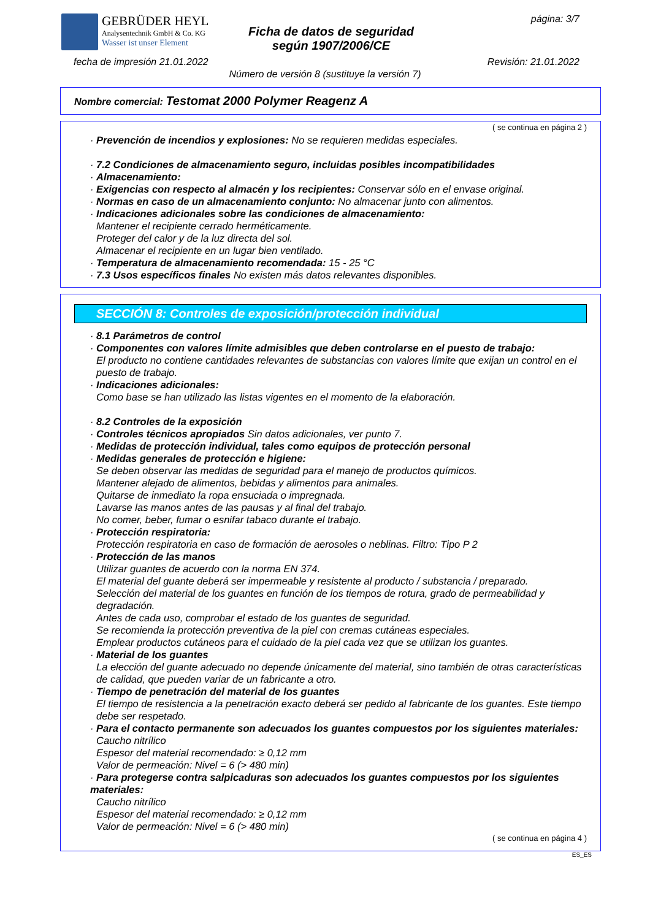GEBRÜDER HEYL
Analysentechnik GmbH & Co. KG
Wasser ist unser Element
Ficha de datos de seguridad
según 1907/2006/CE
página: 3/7
fecha de impresión 21.01.2022 Revisión: 21.01.2022
Número de versión 8 (sustituye la versión 7)
Nombre comercial: Testomat 2000 Polymer Reagenz A
( se continua en página 2 )
· Prevención de incendios y explosiones: No se requieren medidas especiales.
· 7.2 Condiciones de almacenamiento seguro, incluidas posibles incompatibilidades
· Almacenamiento:
· Exigencias con respecto al almacén y los recipientes: Conservar sólo en el envase original.
· Normas en caso de un almacenamiento conjunto: No almacenar junto con alimentos.
· Indicaciones adicionales sobre las condiciones de almacenamiento:
Mantener el recipiente cerrado herméticamente.
Proteger del calor y de la luz directa del sol.
Almacenar el recipiente en un lugar bien ventilado.
· Temperatura de almacenamiento recomendada: 15 - 25 °C
· 7.3 Usos específicos finales No existen más datos relevantes disponibles.
SECCIÓN 8: Controles de exposición/protección individual
· 8.1 Parámetros de control
· Componentes con valores límite admisibles que deben controlarse en el puesto de trabajo:
El producto no contiene cantidades relevantes de substancias con valores límite que exijan un control en el puesto de trabajo.
· Indicaciones adicionales:
Como base se han utilizado las listas vigentes en el momento de la elaboración.
· 8.2 Controles de la exposición
· Controles técnicos apropiados Sin datos adicionales, ver punto 7.
· Medidas de protección individual, tales como equipos de protección personal
· Medidas generales de protección e higiene:
Se deben observar las medidas de seguridad para el manejo de productos químicos.
Mantener alejado de alimentos, bebidas y alimentos para animales.
Quitarse de inmediato la ropa ensuciada o impregnada.
Lavarse las manos antes de las pausas y al final del trabajo.
No comer, beber, fumar o esnifar tabaco durante el trabajo.
· Protección respiratoria:
Protección respiratoria en caso de formación de aerosoles o neblinas. Filtro: Tipo P 2
· Protección de las manos
Utilizar guantes de acuerdo con la norma EN 374.
El material del guante deberá ser impermeable y resistente al producto / substancia / preparado.
Selección del material de los guantes en función de los tiempos de rotura, grado de permeabilidad y degradación.
Antes de cada uso, comprobar el estado de los guantes de seguridad.
Se recomienda la protección preventiva de la piel con cremas cutáneas especiales.
Emplear productos cutáneos para el cuidado de la piel cada vez que se utilizan los guantes.
· Material de los guantes
La elección del guante adecuado no depende únicamente del material, sino también de otras características de calidad, que pueden variar de un fabricante a otro.
· Tiempo de penetración del material de los guantes
El tiempo de resistencia a la penetración exacto deberá ser pedido al fabricante de los guantes. Este tiempo debe ser respetado.
· Para el contacto permanente son adecuados los guantes compuestos por los siguientes materiales:
Caucho nitrílico
Espesor del material recomendado: ≥ 0,12 mm
Valor de permeación: Nivel = 6 (> 480 min)
· Para protegerse contra salpicaduras son adecuados los guantes compuestos por los siguientes materiales:
Caucho nitrílico
Espesor del material recomendado: ≥ 0,12 mm
Valor de permeación: Nivel = 6 (> 480 min)
( se continua en página 4 )
ES_ES